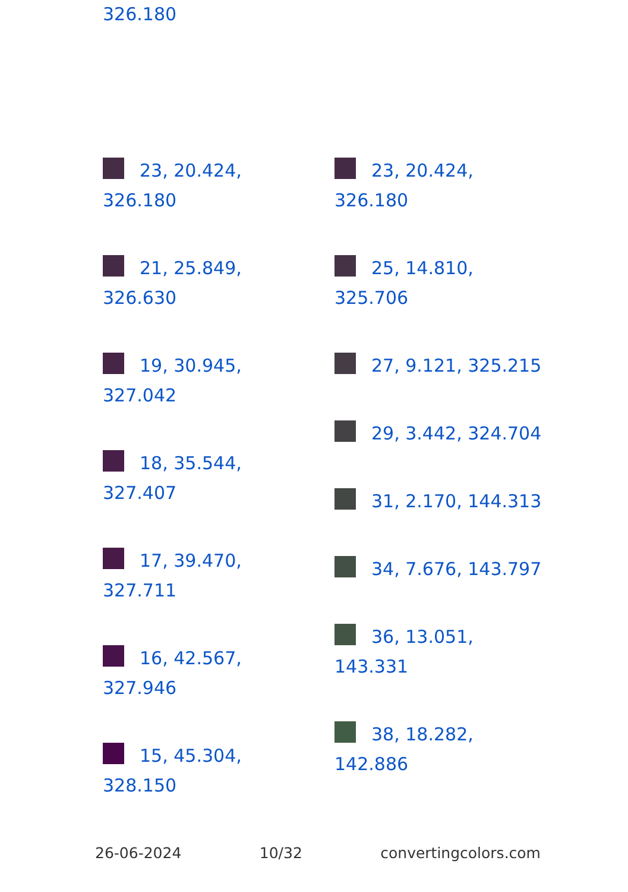326.180
23, 20.424,
326.180
21, 25.849,
326.630
19, 30.945,
327.042
18, 35.544,
327.407
17, 39.470,
327.711
16, 42.567,
327.946
15, 45.304,
328.150
23, 20.424,
326.180
25, 14.810,
325.706
27, 9.121, 325.215
29, 3.442, 324.704
31, 2.170, 144.313
34, 7.676, 143.797
36, 13.051,
143.331
38, 18.282,
142.886
26-06-2024 10/32 convertingcolors.com